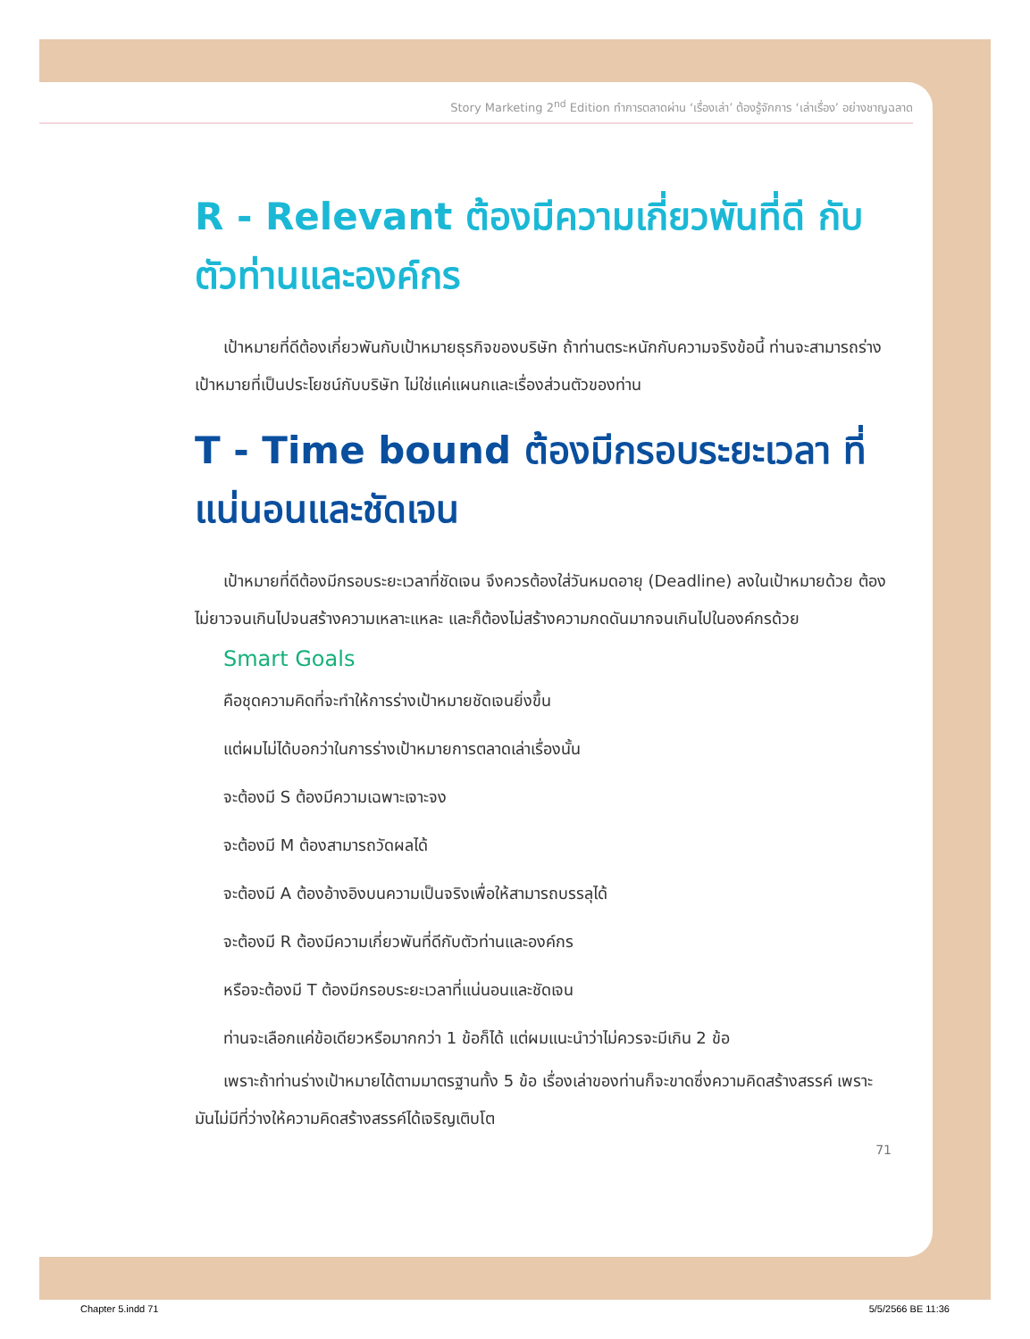Story Marketing 2<sup>nd</sup> Edition ทำการตลาดผ่าน ‘เรื่องเล่า’ ต้องรู้จักการ ‘เล่าเรื่อง’ อย่างชาญฉลาด
R - Relevant ต้องมีความเกี่ยวพันที่ดี กับตัวท่านและองค์กร
เป้าหมายที่ดีต้องเกี่ยวพันกับเป้าหมายธุรกิจของบริษัท ถ้าท่านตระหนักกับความจริงข้อนี้ ท่านจะสามารถร่างเป้าหมายที่เป็นประโยชน์กับบริษัท ไม่ใช่แค่แผนกและเรื่องส่วนตัวของท่าน
T - Time bound ต้องมีกรอบระยะเวลา ที่แน่นอนและชัดเจน
เป้าหมายที่ดีต้องมีกรอบระยะเวลาที่ชัดเจน จึงควรต้องใส่วันหมดอายุ (Deadline) ลงในเป้าหมายด้วย ต้องไม่ยาวจนเกินไปจนสร้างความเหลาะแหละ และก็ต้องไม่สร้างความกดดันมากจนเกินไปในองค์กรด้วย
Smart Goals
คือชุดความคิดที่จะทำให้การร่างเป้าหมายชัดเจนยิ่งขึ้น
แต่ผมไม่ได้บอกว่าในการร่างเป้าหมายการตลาดเล่าเรื่องนั้น
จะต้องมี S ต้องมีความเฉพาะเจาะจง
จะต้องมี M ต้องสามารถวัดผลได้
จะต้องมี A ต้องอ้างอิงบนความเป็นจริงเพื่อให้สามารถบรรลุได้
จะต้องมี R ต้องมีความเกี่ยวพันที่ดีกับตัวท่านและองค์กร
หรือจะต้องมี T ต้องมีกรอบระยะเวลาที่แน่นอนและชัดเจน
ท่านจะเลือกแค่ข้อเดียวหรือมากกว่า 1 ข้อก็ได้ แต่ผมแนะนำว่าไม่ควรจะมีเกิน 2 ข้อ
เพราะถ้าท่านร่างเป้าหมายได้ตามมาตรฐานทั้ง 5 ข้อ เรื่องเล่าของท่านก็จะขาดซึ่งความคิดสร้างสรรค์ เพราะมันไม่มีที่ว่างให้ความคิดสร้างสรรค์ได้เจริญเติบโต
71
Chapter 5.indd 71 5/5/2566 BE 11:36